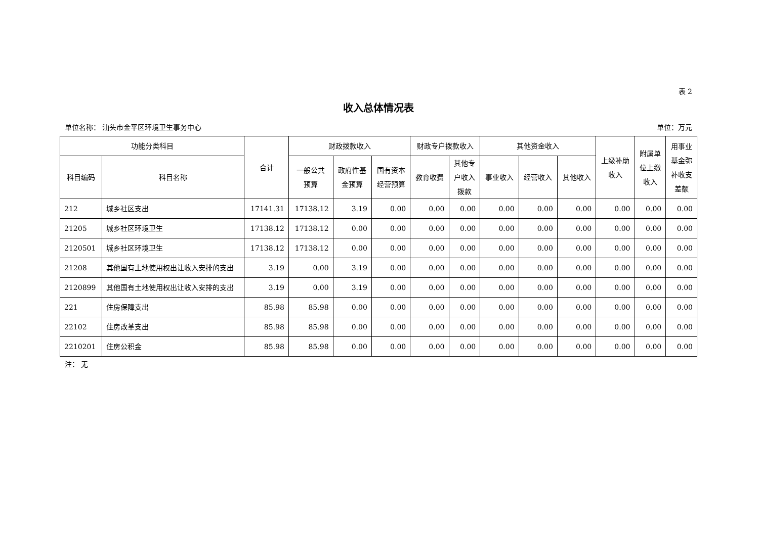表 2
收入总体情况表
单位名称： 汕头市金平区环境卫生事务中心 单位：万元
| 功能分类科目 | | 合计 | 财政拨款收入 | | | 财政专户拨款收入 | | 其他资金收入 | | | 上级补助 收入 | 附属单 位上缴 收入 | 用事业 基金弥 补收支 差额 |
| --- | --- | --- | --- | --- | --- | --- | --- | --- | --- | --- | --- | --- | --- |
| 科目编码 | 科目名称 | | 一般公共 预算 | 政府性基 金预算 | 国有资本 经营预算 | 教育收费 | 其他专 户收入 拨款 | 事业收入 | 经营收入 | 其他收入 | | | |
| 212 | 城乡社区支出 | 17141.31 | 17138.12 | 3.19 | 0.00 | 0.00 | 0.00 | 0.00 | 0.00 | 0.00 | 0.00 | 0.00 | 0.00 |
| 21205 | 城乡社区环境卫生 | 17138.12 | 17138.12 | 0.00 | 0.00 | 0.00 | 0.00 | 0.00 | 0.00 | 0.00 | 0.00 | 0.00 | 0.00 |
| 2120501 | 城乡社区环境卫生 | 17138.12 | 17138.12 | 0.00 | 0.00 | 0.00 | 0.00 | 0.00 | 0.00 | 0.00 | 0.00 | 0.00 | 0.00 |
| 21208 | 其他国有土地使用权出让收入安排的支出 | 3.19 | 0.00 | 3.19 | 0.00 | 0.00 | 0.00 | 0.00 | 0.00 | 0.00 | 0.00 | 0.00 | 0.00 |
| 2120899 | 其他国有土地使用权出让收入安排的支出 | 3.19 | 0.00 | 3.19 | 0.00 | 0.00 | 0.00 | 0.00 | 0.00 | 0.00 | 0.00 | 0.00 | 0.00 |
| 221 | 住房保障支出 | 85.98 | 85.98 | 0.00 | 0.00 | 0.00 | 0.00 | 0.00 | 0.00 | 0.00 | 0.00 | 0.00 | 0.00 |
| 22102 | 住房改革支出 | 85.98 | 85.98 | 0.00 | 0.00 | 0.00 | 0.00 | 0.00 | 0.00 | 0.00 | 0.00 | 0.00 | 0.00 |
| 2210201 | 住房公积金 | 85.98 | 85.98 | 0.00 | 0.00 | 0.00 | 0.00 | 0.00 | 0.00 | 0.00 | 0.00 | 0.00 | 0.00 |
注： 无